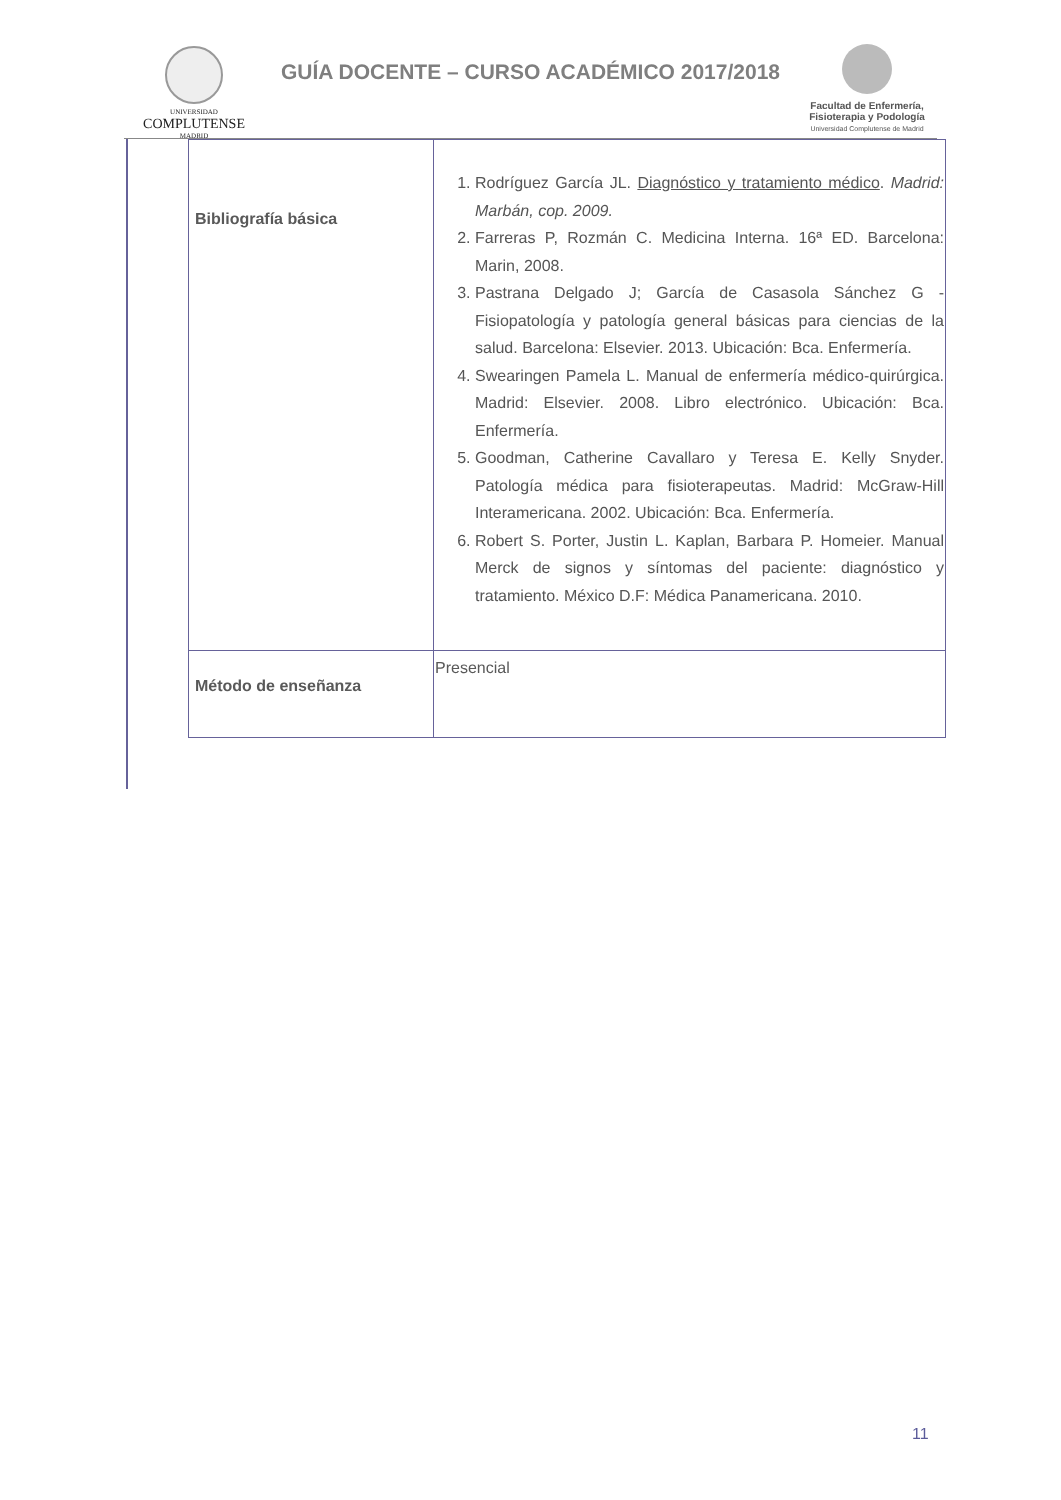UNIVERSIDAD
COMPLUTENSE
MADRID
GUÍA DOCENTE – CURSO ACADÉMICO 2017/2018
Facultad de Enfermería, Fisioterapia y Podología
Universidad Complutense de Madrid
| Bibliografía básica | 1. Rodríguez García JL. Diagnóstico y tratamiento médico . Madrid: Marbán, cop. 2009. 2. Farreras P, Rozmán C. Medicina Interna. 16ª ED. Barcelona: Marin, 2008. 3. Pastrana Delgado J; García de Casasola Sánchez G - Fisiopatología y patología general básicas para ciencias de la salud. Barcelona: Elsevier. 2013. Ubicación: Bca. Enfermería. 4. Swearingen Pamela L. Manual de enfermería médico-quirúrgica. Madrid: Elsevier. 2008. Libro electrónico. Ubicación: Bca. Enfermería. 5. Goodman, Catherine Cavallaro y Teresa E. Kelly Snyder. Patología médica para fisioterapeutas. Madrid: McGraw-Hill Interamericana. 2002. Ubicación: Bca. Enfermería. 6. Robert S. Porter, Justin L. Kaplan, Barbara P. Homeier. Manual Merck de signos y síntomas del paciente: diagnóstico y tratamiento. México D.F: Médica Panamericana. 2010. |
| Método de enseñanza | Presencial |
11